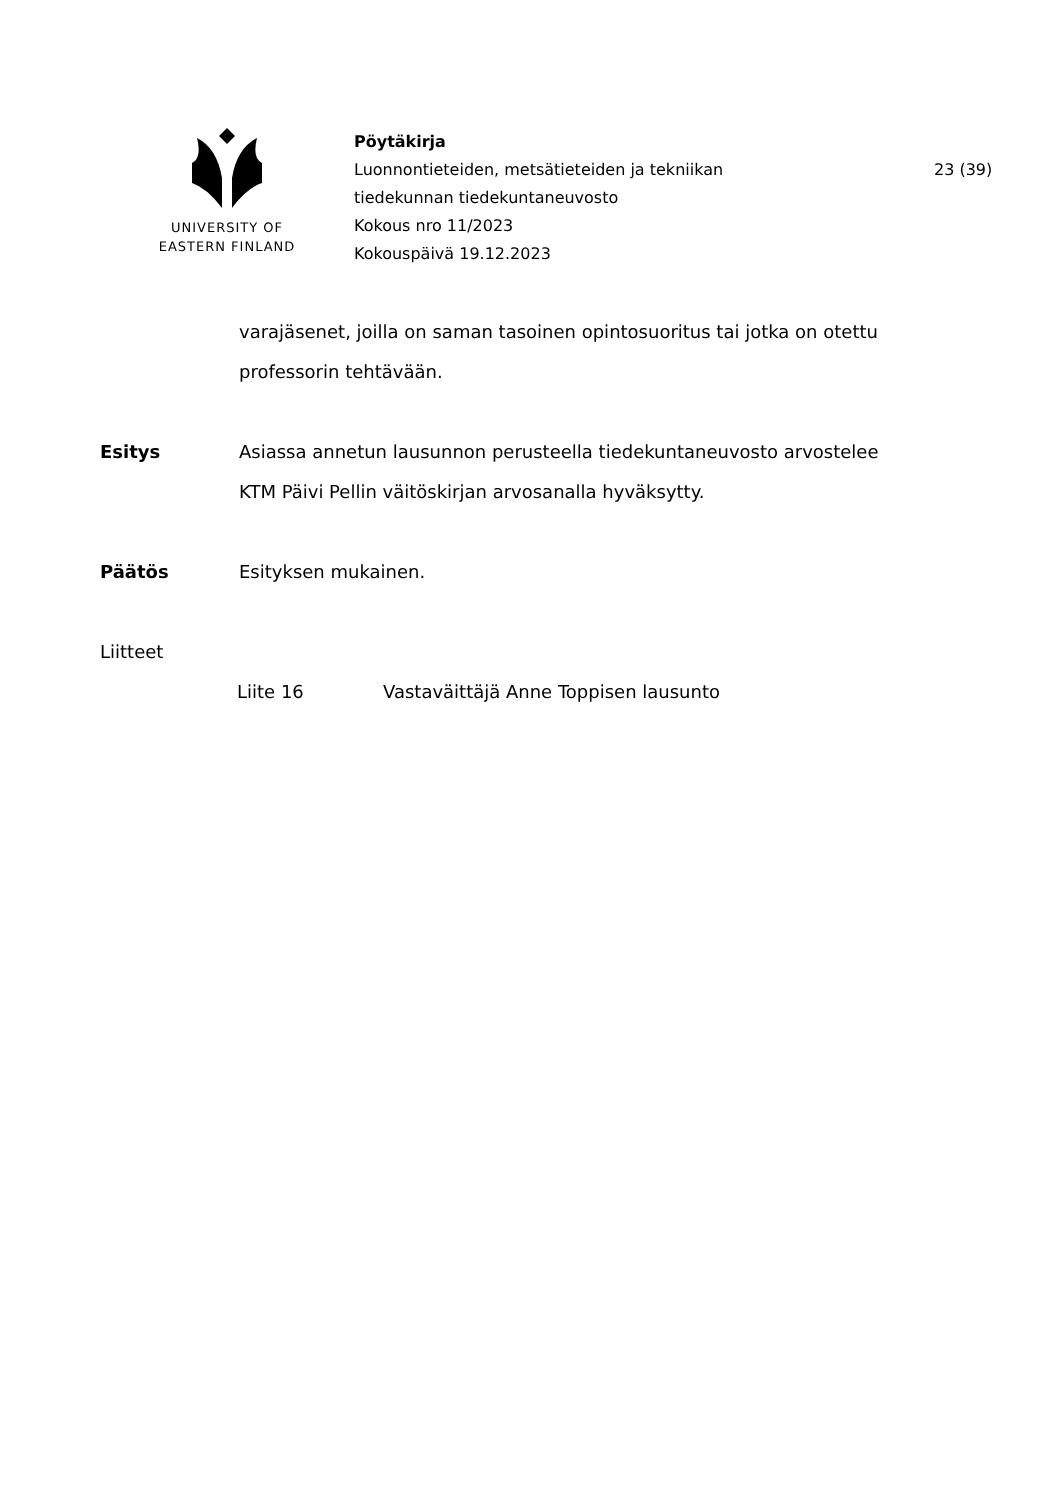UNIVERSITY OF
EASTERN FINLAND
Pöytäkirja
Luonnontieteiden, metsätieteiden ja tekniikan
tiedekunnan tiedekuntaneuvosto
Kokous nro 11/2023
Kokouspäivä 19.12.2023
23 (39)
varajäsenet, joilla on saman tasoinen opintosuoritus tai jotka on otettu professorin tehtävään.
Esitys Asiassa annetun lausunnon perusteella tiedekuntaneuvosto arvostelee KTM Päivi Pellin väitöskirjan arvosanalla hyväksytty.
Päätös Esityksen mukainen.
Liitteet
Liite 16 Vastaväittäjä Anne Toppisen lausunto